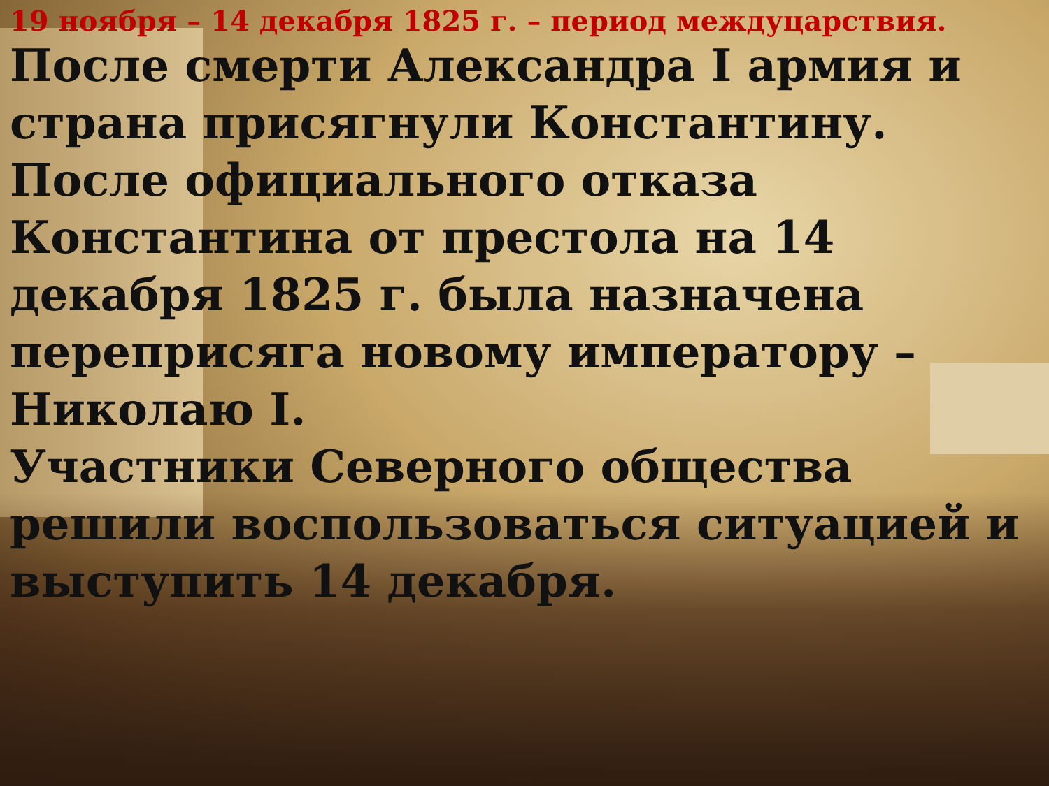19 ноября – 14 декабря 1825 г. – период междуцарствия.
После смерти Александра I армия и страна присягнули Константину.
После официального отказа Константина от престола на 14 декабря 1825 г. была назначена переприсяга новому императору – Николаю I.
Участники Северного общества решили воспользоваться ситуацией и выступить 14 декабря.